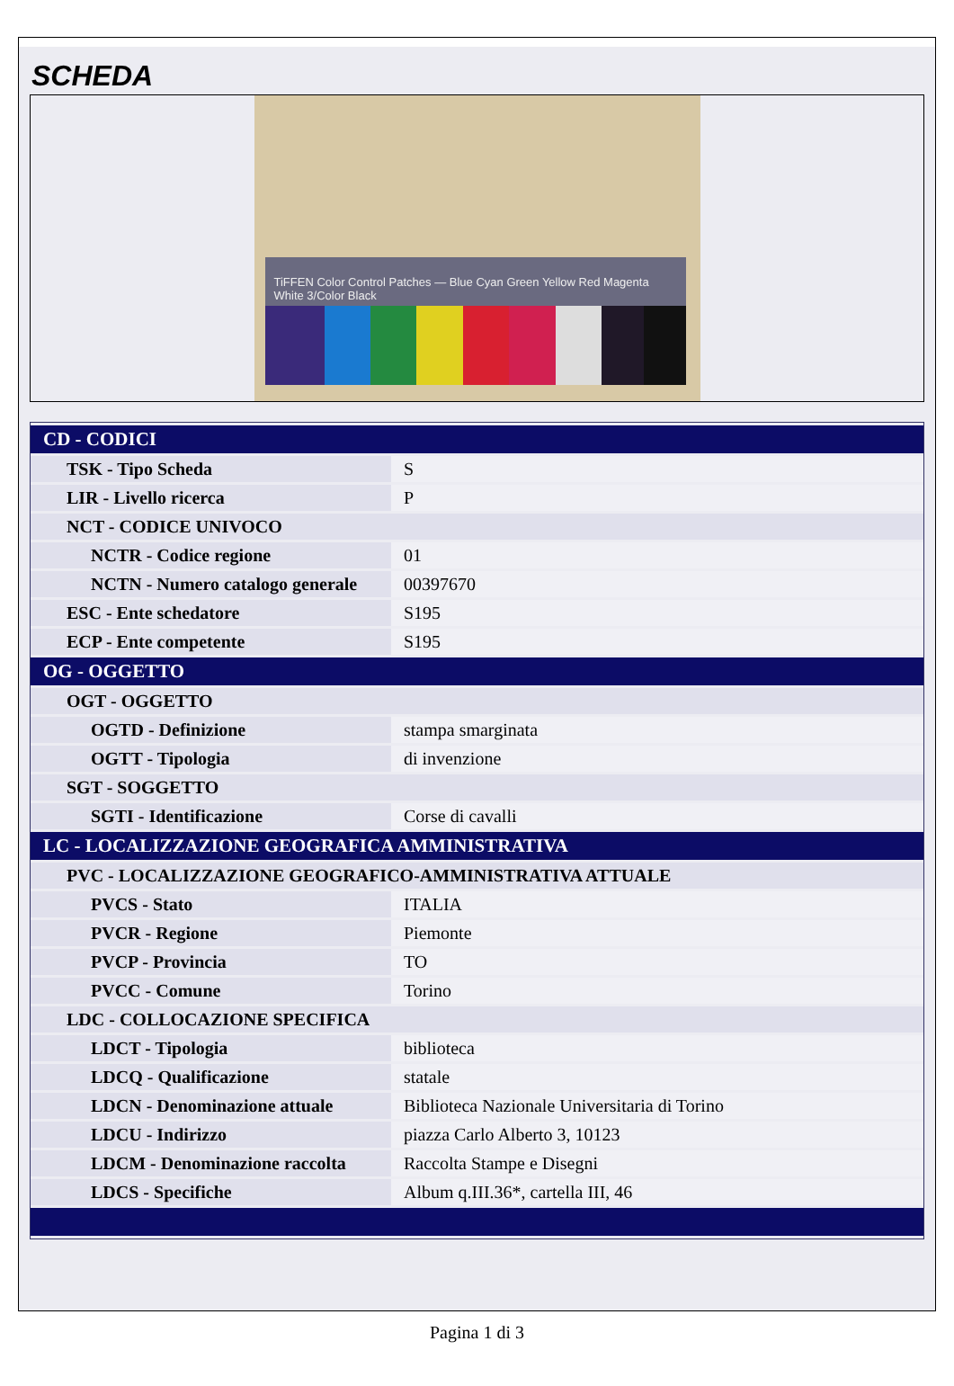SCHEDA
TiFFEN Color Control Patches — Blue Cyan Green Yellow Red Magenta White 3/Color Black
| CD - CODICI | |
| TSK - Tipo Scheda | S |
| LIR - Livello ricerca | P |
| NCT - CODICE UNIVOCO | |
| NCTR - Codice regione | 01 |
| NCTN - Numero catalogo generale | 00397670 |
| ESC - Ente schedatore | S195 |
| ECP - Ente competente | S195 |
| OG - OGGETTO | |
| OGT - OGGETTO | |
| OGTD - Definizione | stampa smarginata |
| OGTT - Tipologia | di invenzione |
| SGT - SOGGETTO | |
| SGTI - Identificazione | Corse di cavalli |
| LC - LOCALIZZAZIONE GEOGRAFICA AMMINISTRATIVA | |
| PVC - LOCALIZZAZIONE GEOGRAFICO-AMMINISTRATIVA ATTUALE | |
| PVCS - Stato | ITALIA |
| PVCR - Regione | Piemonte |
| PVCP - Provincia | TO |
| PVCC - Comune | Torino |
| LDC - COLLOCAZIONE SPECIFICA | |
| LDCT - Tipologia | biblioteca |
| LDCQ - Qualificazione | statale |
| LDCN - Denominazione attuale | Biblioteca Nazionale Universitaria di Torino |
| LDCU - Indirizzo | piazza Carlo Alberto 3, 10123 |
| LDCM - Denominazione raccolta | Raccolta Stampe e Disegni |
| LDCS - Specifiche | Album q.III.36*, cartella III, 46 |
Pagina 1 di 3